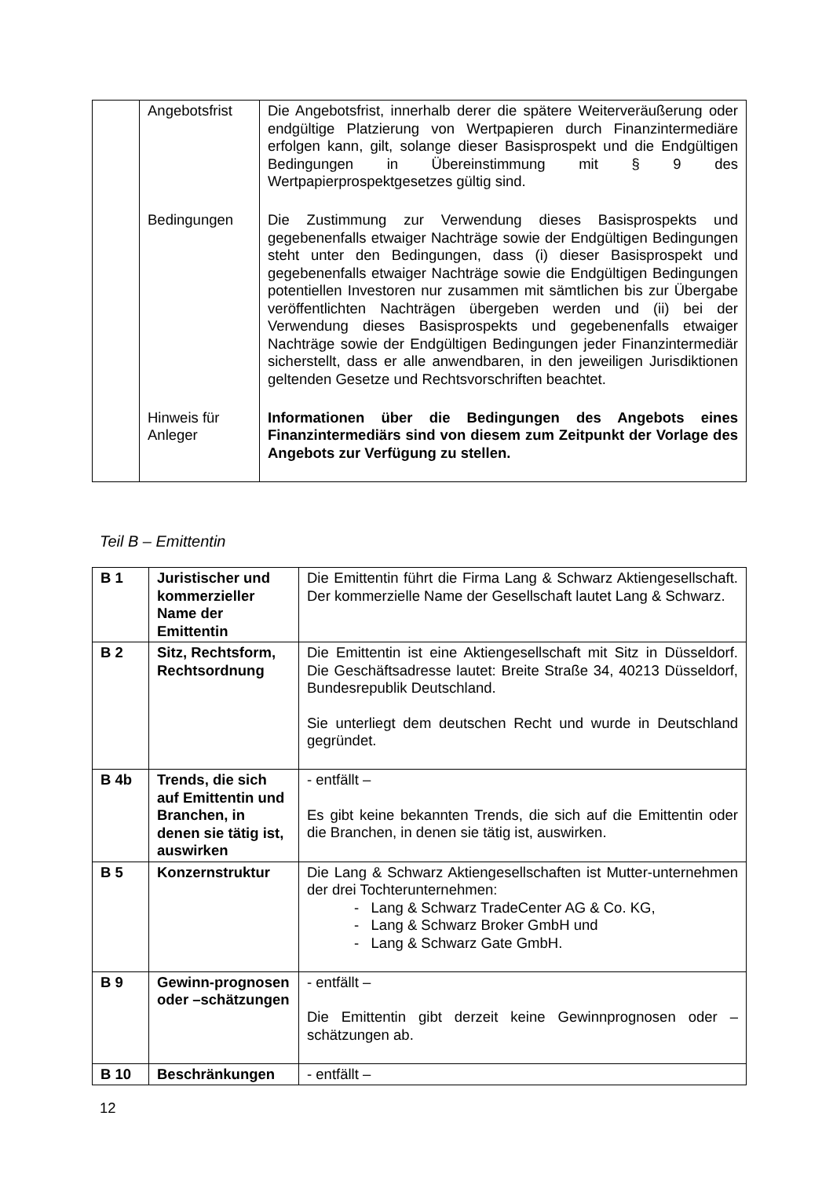| | Angebotsfrist | Die Angebotsfrist, innerhalb derer die spätere Weiterveräußerung oder endgültige Platzierung von Wertpapieren durch Finanzintermediäre erfolgen kann, gilt, solange dieser Basisprospekt und die Endgültigen Bedingungen in Übereinstimmung mit § 9 des Wertpapierprospektgesetzes gültig sind. |
| | Bedingungen | Die Zustimmung zur Verwendung dieses Basisprospekts und gegebenenfalls etwaiger Nachträge sowie der Endgültigen Bedingungen steht unter den Bedingungen, dass (i) dieser Basisprospekt und gegebenenfalls etwaiger Nachträge sowie die Endgültigen Bedingungen potentiellen Investoren nur zusammen mit sämtlichen bis zur Übergabe veröffentlichten Nachträgen übergeben werden und (ii) bei der Verwendung dieses Basisprospekts und gegebenenfalls etwaiger Nachträge sowie der Endgültigen Bedingungen jeder Finanzintermediär sicherstellt, dass er alle anwendbaren, in den jeweiligen Jurisdiktionen geltenden Gesetze und Rechtsvorschriften beachtet. |
| | Hinweis für Anleger | Informationen über die Bedingungen des Angebots eines Finanzintermediärs sind von diesem zum Zeitpunkt der Vorlage des Angebots zur Verfügung zu stellen. |
Teil B – Emittentin
| B 1 | Juristischer und kommerzieller Name der Emittentin | Die Emittentin führt die Firma Lang & Schwarz Aktiengesellschaft. Der kommerzielle Name der Gesellschaft lautet Lang & Schwarz. |
| B 2 | Sitz, Rechtsform, Rechtsordnung | Die Emittentin ist eine Aktiengesellschaft mit Sitz in Düsseldorf. Die Geschäftsadresse lautet: Breite Straße 34, 40213 Düsseldorf, Bundesrepublik Deutschland. Sie unterliegt dem deutschen Recht und wurde in Deutschland gegründet. |
| B 4b | Trends, die sich auf Emittentin und Branchen, in denen sie tätig ist, auswirken | - entfällt – Es gibt keine bekannten Trends, die sich auf die Emittentin oder die Branchen, in denen sie tätig ist, auswirken. |
| B 5 | Konzernstruktur | Die Lang & Schwarz Aktiengesellschaften ist Mutter-unternehmen der drei Tochterunternehmen: - Lang & Schwarz TradeCenter AG & Co. KG, - Lang & Schwarz Broker GmbH und - Lang & Schwarz Gate GmbH. |
| B 9 | Gewinn-prognosen oder –schätzungen | - entfällt – Die Emittentin gibt derzeit keine Gewinnprognosen oder –schätzungen ab. |
| B 10 | Beschränkungen | - entfällt – |
12